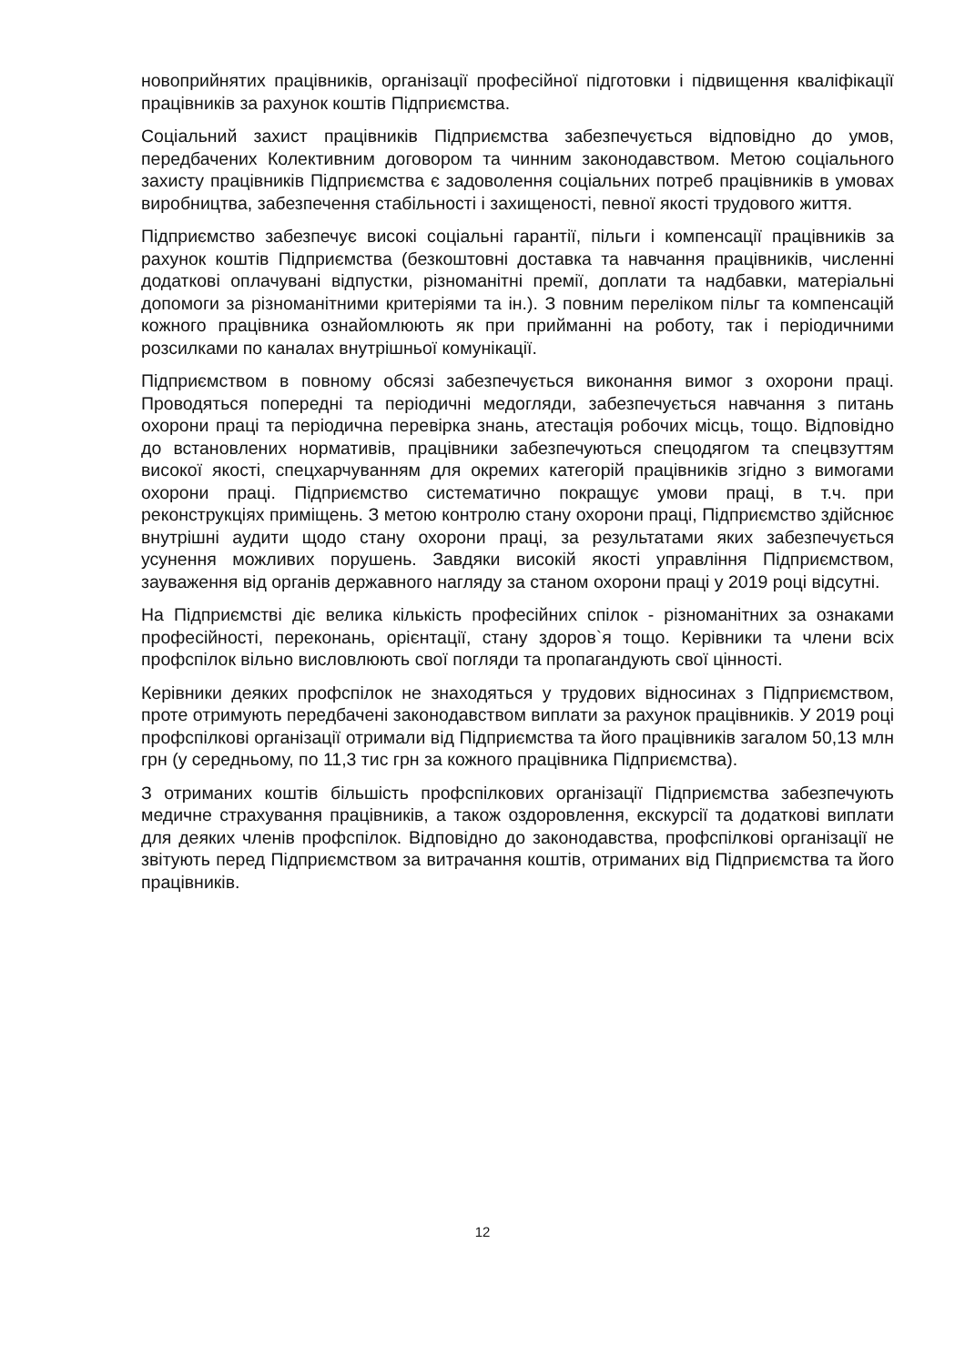новоприйнятих працівників, організації професійної підготовки і підвищення кваліфікації працівників за рахунок коштів Підприємства.
Соціальний захист працівників Підприємства забезпечується відповідно до умов, передбачених Колективним договором та чинним законодавством. Метою соціального захисту працівників Підприємства є задоволення соціальних потреб працівників в умовах виробництва, забезпечення стабільності і захищеності, певної якості трудового життя.
Підприємство забезпечує високі соціальні гарантії, пільги і компенсації працівників за рахунок коштів Підприємства (безкоштовні доставка та навчання працівників, численні додаткові оплачувані відпустки, різноманітні премії, доплати та надбавки, матеріальні допомоги за різноманітними критеріями та ін.). З повним переліком пільг та компенсацій кожного працівника ознайомлюють як при прийманні на роботу, так і періодичними розсилками по каналах внутрішньої комунікації.
Підприємством в повному обсязі забезпечується виконання вимог з охорони праці. Проводяться попередні та періодичні медогляди, забезпечується навчання з питань охорони праці та періодична перевірка знань, атестація робочих місць, тощо. Відповідно до встановлених нормативів, працівники забезпечуються спецодягом та спецвзуттям високої якості, спецхарчуванням для окремих категорій працівників згідно з вимогами охорони праці. Підприємство систематично покращує умови праці, в т.ч. при реконструкціях приміщень. З метою контролю стану охорони праці, Підприємство здійснює внутрішні аудити щодо стану охорони праці, за результатами яких забезпечується усунення можливих порушень. Завдяки високій якості управління Підприємством, зауваження від органів державного нагляду за станом охорони праці у 2019 році відсутні.
На Підприємстві діє велика кількість професійних спілок - різноманітних за ознаками професійності, переконань, орієнтації, стану здоров`я тощо. Керівники та члени всіх профспілок вільно висловлюють свої погляди та пропагандують свої цінності.
Керівники деяких профспілок не знаходяться у трудових відносинах з Підприємством, проте отримують передбачені законодавством виплати за рахунок працівників. У 2019 році профспілкові організації отримали від Підприємства та його працівників загалом 50,13 млн грн (у середньому, по 11,3 тис грн за кожного працівника Підприємства).
З отриманих коштів більшість профспілкових організації Підприємства забезпечують медичне страхування працівників, а також оздоровлення, екскурсії та додаткові виплати для деяких членів профспілок. Відповідно до законодавства, профспілкові організації не звітують перед Підприємством за витрачання коштів, отриманих від Підприємства та його працівників.
12